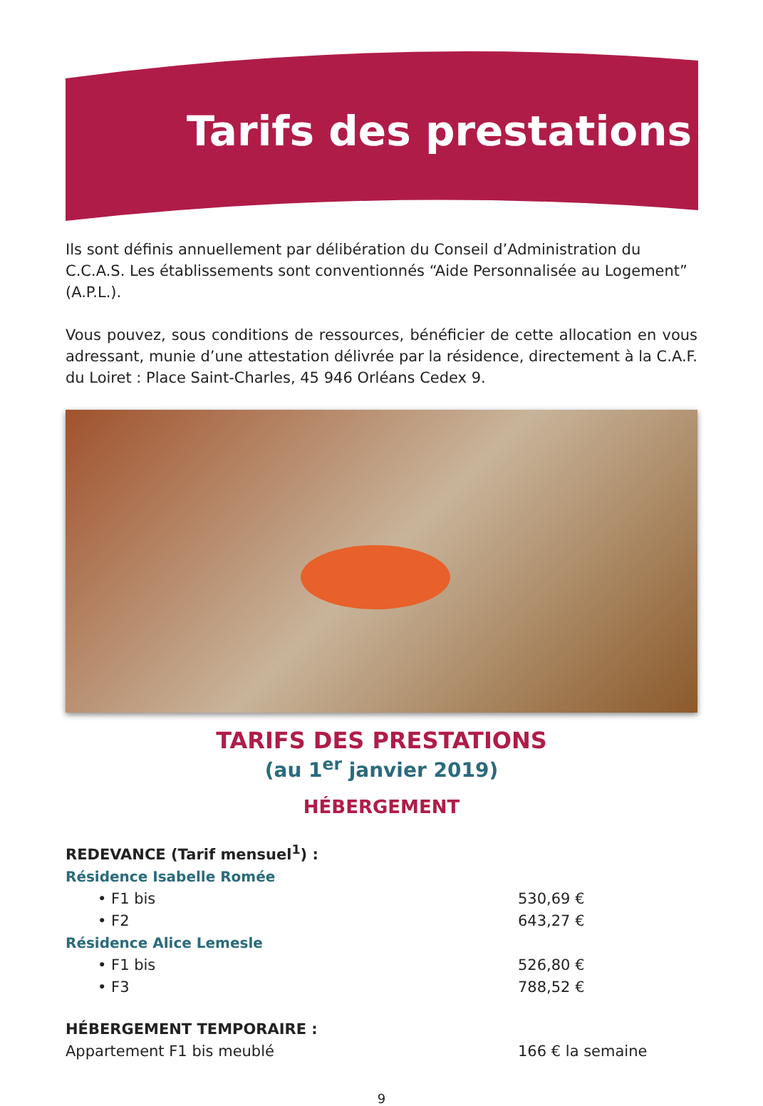Tarifs des prestations
Ils sont définis annuellement par délibération du Conseil d’Administration du C.C.A.S. Les établissements sont conventionnés “Aide Personnalisée au Logement” (A.P.L.).
Vous pouvez, sous conditions de ressources, bénéficier de cette allocation en vous adressant, munie d’une attestation délivrée par la résidence, directement à la C.A.F. du Loiret : Place Saint-Charles, 45 946 Orléans Cedex 9.
TARIFS DES PRESTATIONS
(au 1<sup>er</sup> janvier 2019)
HÉBERGEMENT
REDEVANCE (Tarif mensuel<sup>1</sup>) :
Résidence Isabelle Romée
• F1 bis 530,69 €
• F2 643,27 €
Résidence Alice Lemesle
• F1 bis 526,80 €
• F3 788,52 €
HÉBERGEMENT TEMPORAIRE :
Appartement F1 bis meublé 166 € la semaine
9